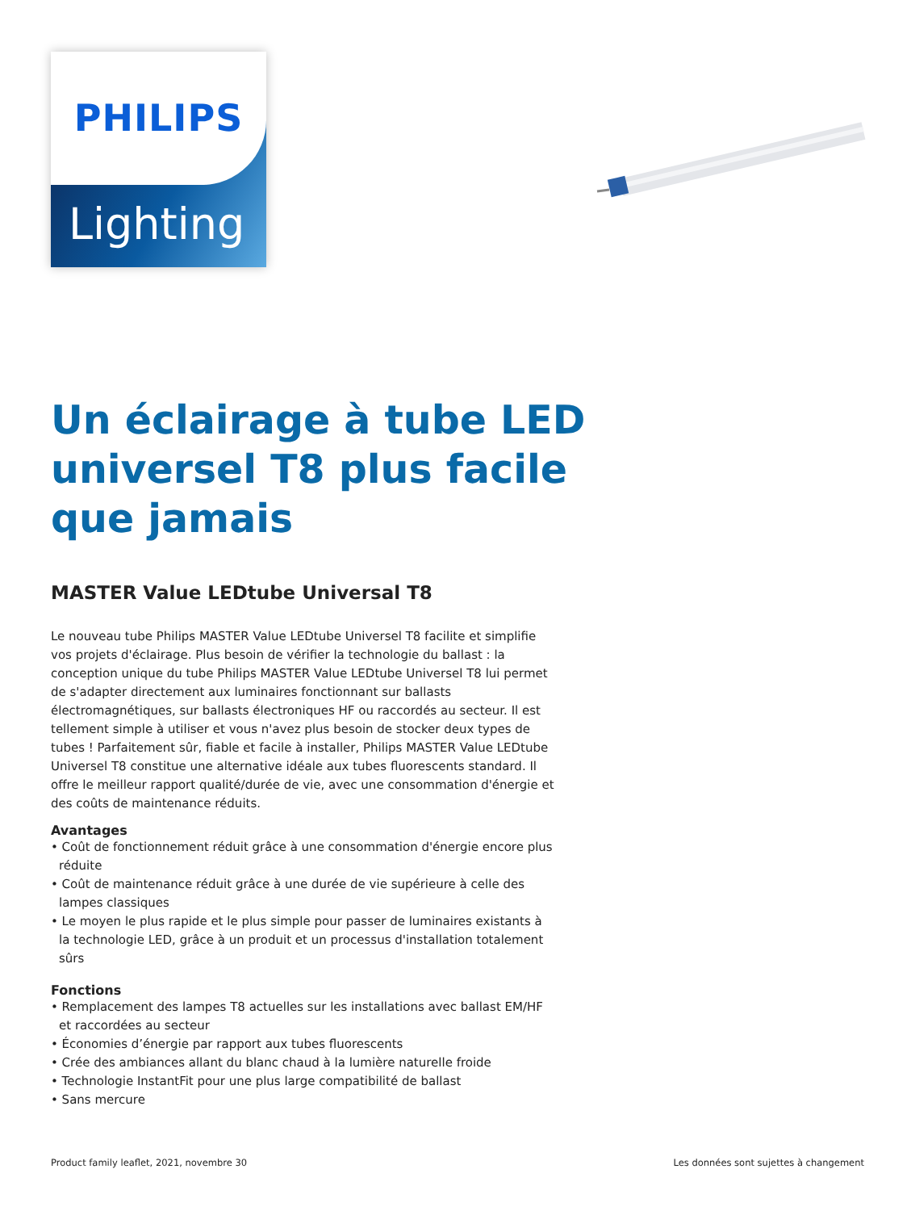Lighting
PHILIPS
Un éclairage à tube LED universel T8 plus facile que jamais
MASTER Value LEDtube Universal T8
Le nouveau tube Philips MASTER Value LEDtube Universel T8 facilite et simplifie vos projets d'éclairage. Plus besoin de vérifier la technologie du ballast : la conception unique du tube Philips MASTER Value LEDtube Universel T8 lui permet de s'adapter directement aux luminaires fonctionnant sur ballasts électromagnétiques, sur ballasts électroniques HF ou raccordés au secteur. Il est tellement simple à utiliser et vous n'avez plus besoin de stocker deux types de tubes ! Parfaitement sûr, fiable et facile à installer, Philips MASTER Value LEDtube Universel T8 constitue une alternative idéale aux tubes fluorescents standard. Il offre le meilleur rapport qualité/durée de vie, avec une consommation d'énergie et des coûts de maintenance réduits.
Avantages
• Coût de fonctionnement réduit grâce à une consommation d'énergie encore plus réduite
• Coût de maintenance réduit grâce à une durée de vie supérieure à celle des lampes classiques
• Le moyen le plus rapide et le plus simple pour passer de luminaires existants à la technologie LED, grâce à un produit et un processus d'installation totalement sûrs
Fonctions
• Remplacement des lampes T8 actuelles sur les installations avec ballast EM/HF et raccordées au secteur
• Économies d’énergie par rapport aux tubes fluorescents
• Crée des ambiances allant du blanc chaud à la lumière naturelle froide
• Technologie InstantFit pour une plus large compatibilité de ballast
• Sans mercure
Product family leaflet, 2021, novembre 30 Les données sont sujettes à changement